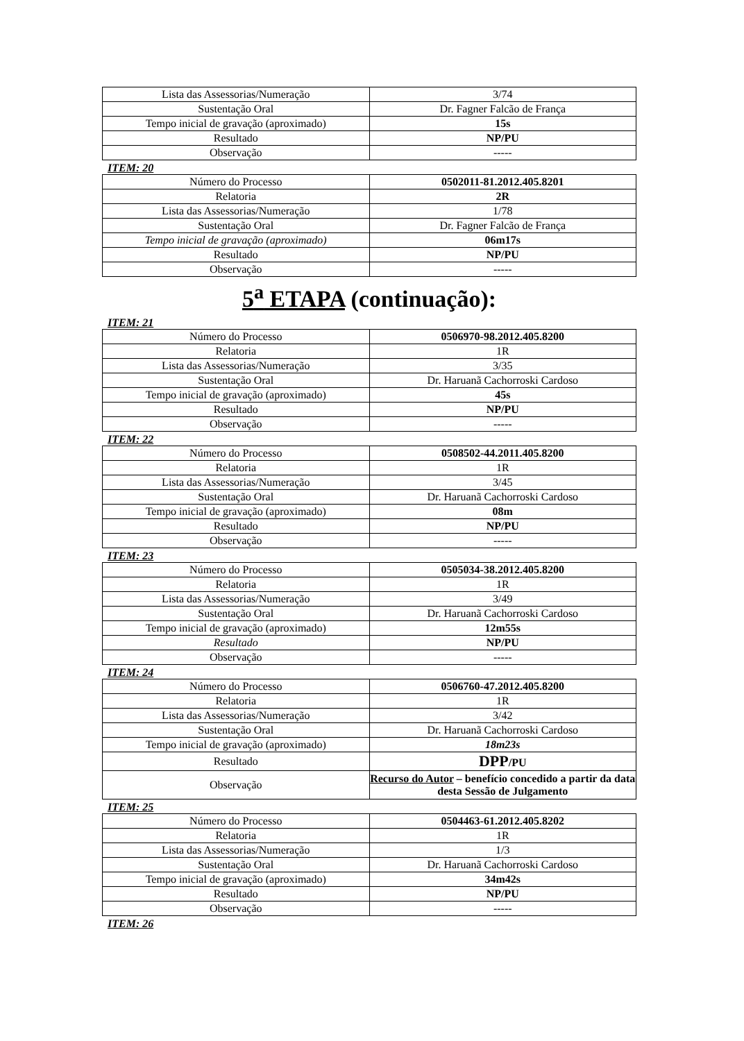| Lista das Assessorias/Numeração | 3/74 |
| Sustentação Oral | Dr. Fagner Falcão de França |
| Tempo inicial de gravação (aproximado) | 15s |
| Resultado | NP/PU |
| Observação | ----- |
ITEM: 20
| Número do Processo | 0502011-81.2012.405.8201 |
| Relatoria | 2R |
| Lista das Assessorias/Numeração | 1/78 |
| Sustentação Oral | Dr. Fagner Falcão de França |
| Tempo inicial de gravação (aproximado) | 06m17s |
| Resultado | NP/PU |
| Observação | ----- |
5<sup>a</sup> ETAPA (continuação):
ITEM: 21
| Número do Processo | 0506970-98.2012.405.8200 |
| Relatoria | 1R |
| Lista das Assessorias/Numeração | 3/35 |
| Sustentação Oral | Dr. Haruanã Cachorroski Cardoso |
| Tempo inicial de gravação (aproximado) | 45s |
| Resultado | NP/PU |
| Observação | ----- |
ITEM: 22
| Número do Processo | 0508502-44.2011.405.8200 |
| Relatoria | 1R |
| Lista das Assessorias/Numeração | 3/45 |
| Sustentação Oral | Dr. Haruanã Cachorroski Cardoso |
| Tempo inicial de gravação (aproximado) | 08m |
| Resultado | NP/PU |
| Observação | ----- |
ITEM: 23
| Número do Processo | 0505034-38.2012.405.8200 |
| Relatoria | 1R |
| Lista das Assessorias/Numeração | 3/49 |
| Sustentação Oral | Dr. Haruanã Cachorroski Cardoso |
| Tempo inicial de gravação (aproximado) | 12m55s |
| Resultado | NP/PU |
| Observação | ----- |
ITEM: 24
| Número do Processo | 0506760-47.2012.405.8200 |
| Relatoria | 1R |
| Lista das Assessorias/Numeração | 3/42 |
| Sustentação Oral | Dr. Haruanã Cachorroski Cardoso |
| Tempo inicial de gravação (aproximado) | 18m23s |
| Resultado | DPP /PU |
| Observação | Recurso do Autor – benefício concedido a partir da data desta Sessão de Julgamento |
ITEM: 25
| Número do Processo | 0504463-61.2012.405.8202 |
| Relatoria | 1R |
| Lista das Assessorias/Numeração | 1/3 |
| Sustentação Oral | Dr. Haruanã Cachorroski Cardoso |
| Tempo inicial de gravação (aproximado) | 34m42s |
| Resultado | NP/PU |
| Observação | ----- |
ITEM: 26